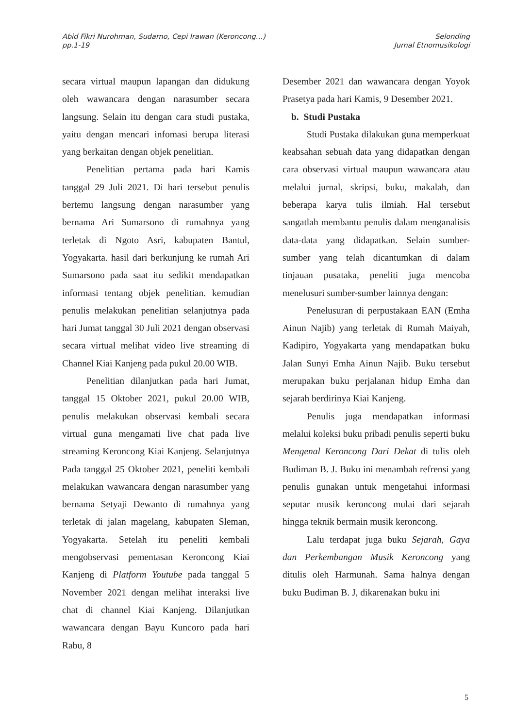Abid Fikri Nurohman, Sudarno, Cepi Irawan (Keroncong…)
pp.1-19
Selonding
Jurnal Etnomusikologi
secara virtual maupun lapangan dan didukung oleh wawancara dengan narasumber secara langsung. Selain itu dengan cara studi pustaka, yaitu dengan mencari infomasi berupa literasi yang berkaitan dengan objek penelitian.
Penelitian pertama pada hari Kamis tanggal 29 Juli 2021. Di hari tersebut penulis bertemu langsung dengan narasumber yang bernama Ari Sumarsono di rumahnya yang terletak di Ngoto Asri, kabupaten Bantul, Yogyakarta. hasil dari berkunjung ke rumah Ari Sumarsono pada saat itu sedikit mendapatkan informasi tentang objek penelitian. kemudian penulis melakukan penelitian selanjutnya pada hari Jumat tanggal 30 Juli 2021 dengan observasi secara virtual melihat video live streaming di Channel Kiai Kanjeng pada pukul 20.00 WIB.
Penelitian dilanjutkan pada hari Jumat, tanggal 15 Oktober 2021, pukul 20.00 WIB, penulis melakukan observasi kembali secara virtual guna mengamati live chat pada live streaming Keroncong Kiai Kanjeng. Selanjutnya Pada tanggal 25 Oktober 2021, peneliti kembali melakukan wawancara dengan narasumber yang bernama Setyaji Dewanto di rumahnya yang terletak di jalan magelang, kabupaten Sleman, Yogyakarta. Setelah itu peneliti kembali mengobservasi pementasan Keroncong Kiai Kanjeng di Platform Youtube pada tanggal 5 November 2021 dengan melihat interaksi live chat di channel Kiai Kanjeng. Dilanjutkan wawancara dengan Bayu Kuncoro pada hari Rabu, 8
Desember 2021 dan wawancara dengan Yoyok Prasetya pada hari Kamis, 9 Desember 2021.
b. Studi Pustaka
Studi Pustaka dilakukan guna memperkuat keabsahan sebuah data yang didapatkan dengan cara observasi virtual maupun wawancara atau melalui jurnal, skripsi, buku, makalah, dan beberapa karya tulis ilmiah. Hal tersebut sangatlah membantu penulis dalam menganalisis data-data yang didapatkan. Selain sumber-sumber yang telah dicantumkan di dalam tinjauan pusataka, peneliti juga mencoba menelusuri sumber-sumber lainnya dengan:
Penelusuran di perpustakaan EAN (Emha Ainun Najib) yang terletak di Rumah Maiyah, Kadipiro, Yogyakarta yang mendapatkan buku Jalan Sunyi Emha Ainun Najib. Buku tersebut merupakan buku perjalanan hidup Emha dan sejarah berdirinya Kiai Kanjeng.
Penulis juga mendapatkan informasi melalui koleksi buku pribadi penulis seperti buku Mengenal Keroncong Dari Dekat di tulis oleh Budiman B. J. Buku ini menambah refrensi yang penulis gunakan untuk mengetahui informasi seputar musik keroncong mulai dari sejarah hingga teknik bermain musik keroncong.
Lalu terdapat juga buku Sejarah, Gaya dan Perkembangan Musik Keroncong yang ditulis oleh Harmunah. Sama halnya dengan buku Budiman B. J, dikarenakan buku ini
5